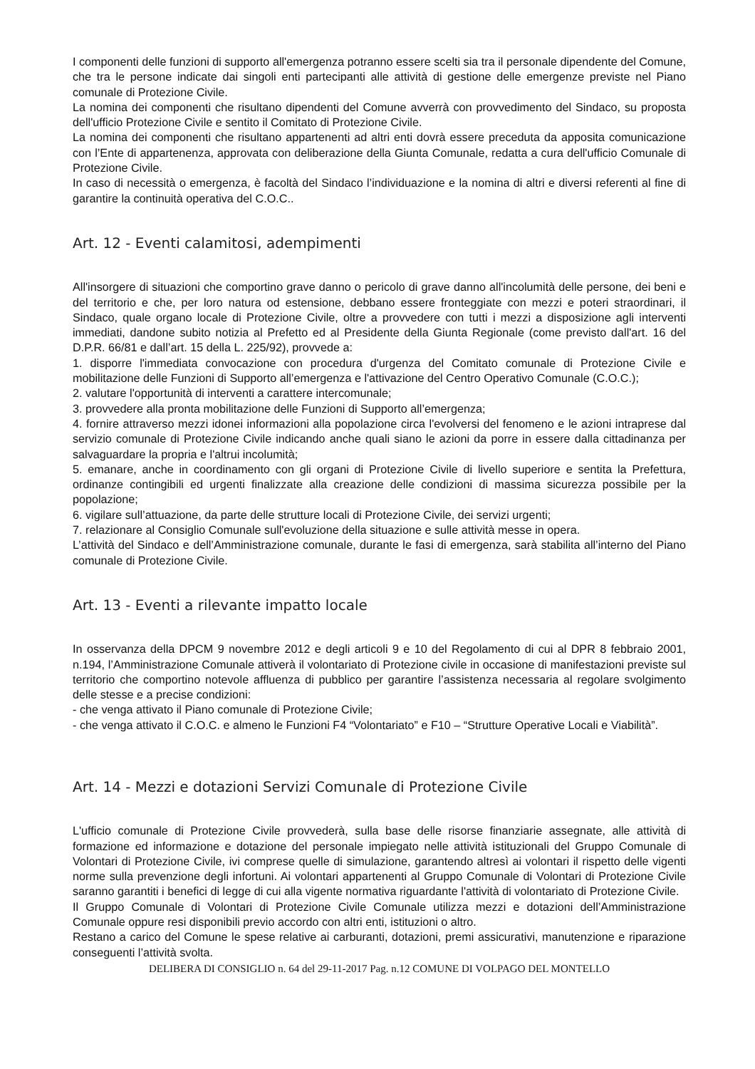I componenti delle funzioni di supporto all'emergenza potranno essere scelti sia tra il personale dipendente del Comune, che tra le persone indicate dai singoli enti partecipanti alle attività di gestione delle emergenze previste nel Piano comunale di Protezione Civile.
La nomina dei componenti che risultano dipendenti del Comune avverrà con provvedimento del Sindaco, su proposta dell'ufficio Protezione Civile e sentito il Comitato di Protezione Civile.
La nomina dei componenti che risultano appartenenti ad altri enti dovrà essere preceduta da apposita comunicazione con l’Ente di appartenenza, approvata con deliberazione della Giunta Comunale, redatta a cura dell'ufficio Comunale di Protezione Civile.
In caso di necessità o emergenza, è facoltà del Sindaco l’individuazione e la nomina di altri e diversi referenti al fine di garantire la continuità operativa del C.O.C..
Art. 12 - Eventi calamitosi, adempimenti
All'insorgere di situazioni che comportino grave danno o pericolo di grave danno all'incolumità delle persone, dei beni e del territorio e che, per loro natura od estensione, debbano essere fronteggiate con mezzi e poteri straordinari, il Sindaco, quale organo locale di Protezione Civile, oltre a provvedere con tutti i mezzi a disposizione agli interventi immediati, dandone subito notizia al Prefetto ed al Presidente della Giunta Regionale (come previsto dall'art. 16 del D.P.R. 66/81 e dall’art. 15 della L. 225/92), provvede a:
1. disporre l'immediata convocazione con procedura d'urgenza del Comitato comunale di Protezione Civile e mobilitazione delle Funzioni di Supporto all’emergenza e l'attivazione del Centro Operativo Comunale (C.O.C.);
2. valutare l'opportunità di interventi a carattere intercomunale;
3. provvedere alla pronta mobilitazione delle Funzioni di Supporto all’emergenza;
4. fornire attraverso mezzi idonei informazioni alla popolazione circa l'evolversi del fenomeno e le azioni intraprese dal servizio comunale di Protezione Civile indicando anche quali siano le azioni da porre in essere dalla cittadinanza per salvaguardare la propria e l'altrui incolumità;
5. emanare, anche in coordinamento con gli organi di Protezione Civile di livello superiore e sentita la Prefettura, ordinanze contingibili ed urgenti finalizzate alla creazione delle condizioni di massima sicurezza possibile per la popolazione;
6. vigilare sull’attuazione, da parte delle strutture locali di Protezione Civile, dei servizi urgenti;
7. relazionare al Consiglio Comunale sull'evoluzione della situazione e sulle attività messe in opera.
L’attività del Sindaco e dell’Amministrazione comunale, durante le fasi di emergenza, sarà stabilita all’interno del Piano comunale di Protezione Civile.
Art. 13 - Eventi a rilevante impatto locale
In osservanza della DPCM 9 novembre 2012 e degli articoli 9 e 10 del Regolamento di cui al DPR 8 febbraio 2001, n.194, l’Amministrazione Comunale attiverà il volontariato di Protezione civile in occasione di manifestazioni previste sul territorio che comportino notevole affluenza di pubblico per garantire l’assistenza necessaria al regolare svolgimento delle stesse e a precise condizioni:
- che venga attivato il Piano comunale di Protezione Civile;
- che venga attivato il C.O.C. e almeno le Funzioni F4 “Volontariato” e F10 – “Strutture Operative Locali e Viabilità”.
Art. 14 - Mezzi e dotazioni Servizi Comunale di Protezione Civile
L'ufficio comunale di Protezione Civile provvederà, sulla base delle risorse finanziarie assegnate, alle attività di formazione ed informazione e dotazione del personale impiegato nelle attività istituzionali del Gruppo Comunale di Volontari di Protezione Civile, ivi comprese quelle di simulazione, garantendo altresì ai volontari il rispetto delle vigenti norme sulla prevenzione degli infortuni. Ai volontari appartenenti al Gruppo Comunale di Volontari di Protezione Civile saranno garantiti i benefici di legge di cui alla vigente normativa riguardante l'attività di volontariato di Protezione Civile.
Il Gruppo Comunale di Volontari di Protezione Civile Comunale utilizza mezzi e dotazioni dell’Amministrazione Comunale oppure resi disponibili previo accordo con altri enti, istituzioni o altro.
Restano a carico del Comune le spese relative ai carburanti, dotazioni, premi assicurativi, manutenzione e riparazione conseguenti l’attività svolta.
DELIBERA DI CONSIGLIO n. 64 del 29-11-2017 Pag. n.12 COMUNE DI VOLPAGO DEL MONTELLO